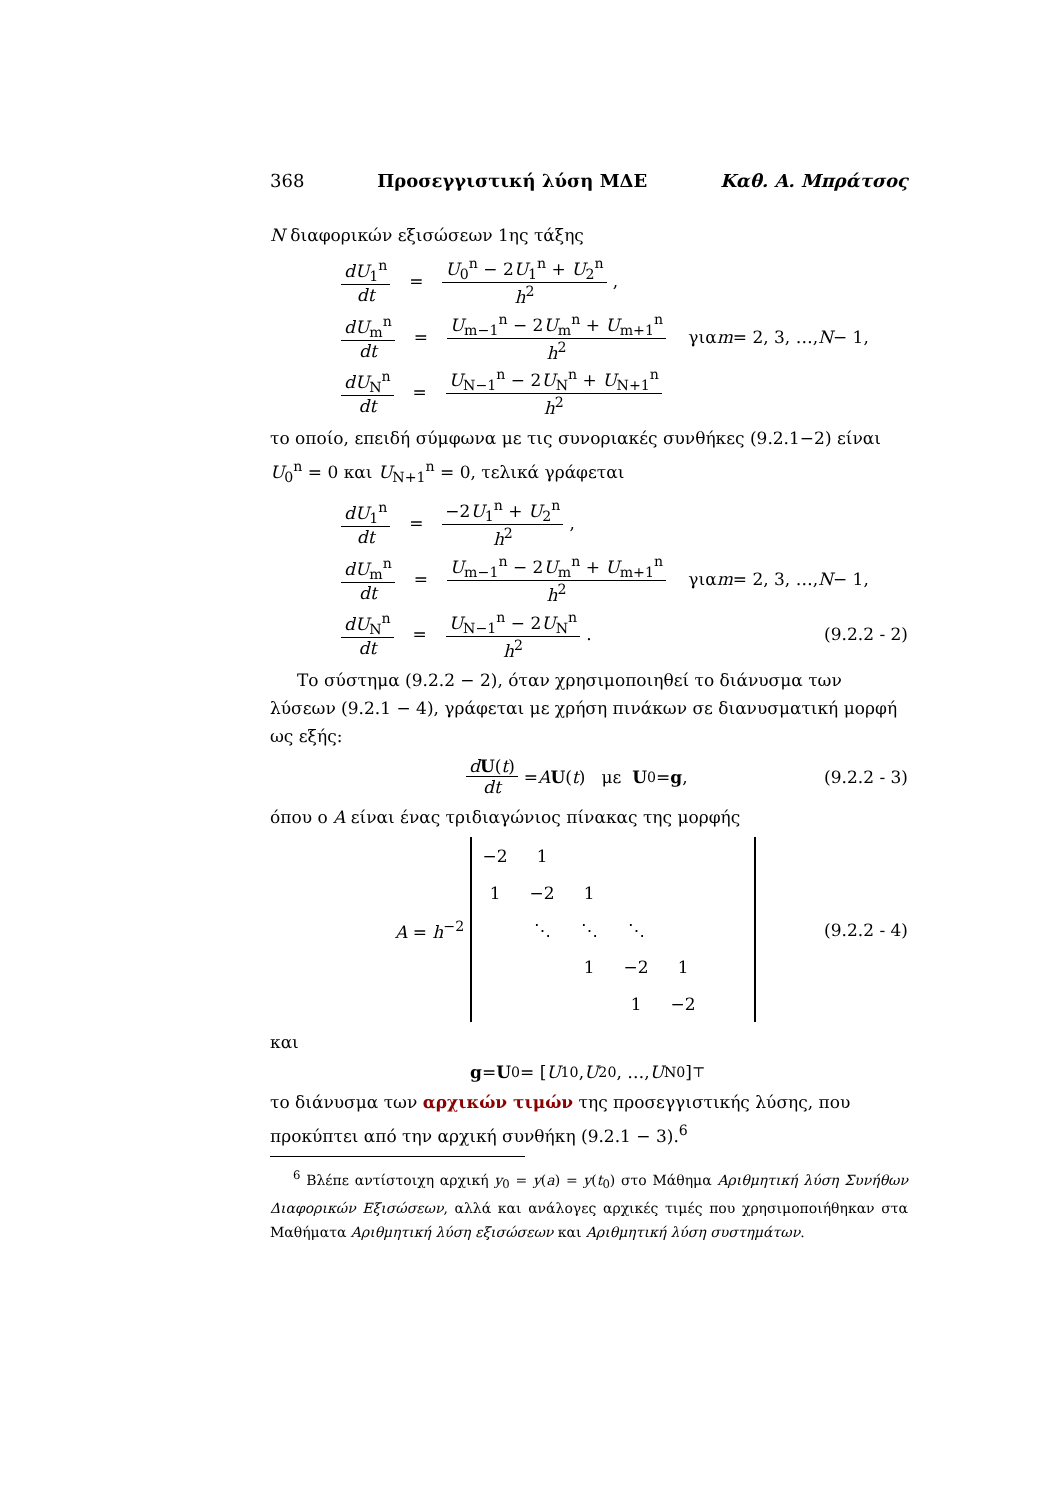368 Προσεγγιστική λύση ΜΔΕ Καθ. Α. Μπράτσος
N διαφορικών εξισώσεων 1ης τάξης
dU<sub>1</sub><sup>n</sup> dt = U<sub>0</sub><sup>n</sup> − 2U<sub>1</sub><sup>n</sup> + U<sub>2</sub><sup>n</sup> h<sup>2</sup>,
dU<sub>m</sub><sup>n</sup> dt = U<sub>m−1</sub><sup>n</sup> − 2U<sub>m</sub><sup>n</sup> + U<sub>m+1</sub><sup>n</sup> h<sup>2</sup> για m = 2, 3, …, N − 1,
dU<sub>N</sub><sup>n</sup> dt = U<sub>N−1</sub><sup>n</sup> − 2U<sub>N</sub><sup>n</sup> + U<sub>N+1</sub><sup>n</sup> h<sup>2</sup>
το οποίο, επειδή σύμφωνα με τις συνοριακές συνθήκες (9.2.1−2) είναι U<sub>0</sub><sup>n</sup> = 0 και U<sub>N+1</sub><sup>n</sup> = 0, τελικά γράφεται
dU<sub>1</sub><sup>n</sup> dt = −2U<sub>1</sub><sup>n</sup> + U<sub>2</sub><sup>n</sup> h<sup>2</sup>,
dU<sub>m</sub><sup>n</sup> dt = U<sub>m−1</sub><sup>n</sup> − 2U<sub>m</sub><sup>n</sup> + U<sub>m+1</sub><sup>n</sup> h<sup>2</sup> για m = 2, 3, …, N − 1,
dU<sub>N</sub><sup>n</sup> dt = U<sub>N−1</sub><sup>n</sup> − 2U<sub>N</sub><sup>n</sup> h<sup>2</sup>. (9.2.2 - 2)
Το σύστημα (9.2.2 − 2), όταν χρησιμοποιηθεί το διάνυσμα των λύσεων (9.2.1 − 4), γράφεται με χρήση πινάκων σε διανυσματική μορφή ως εξής:
dU(t) dt = A U (t) με U<sup>0</sup> = g, (9.2.2 - 3)
όπου ο A είναι ένας τριδιαγώνιος πίνακας της μορφής
A = h<sup>−2</sup>
| −2 | 1 | | | | |
| 1 | −2 | 1 | | | |
| | ⋱ | ⋱ | ⋱ | | |
| | | 1 | −2 | 1 | |
| | | | 1 | −2 | |
(9.2.2 - 4)
και
g = U<sup>0</sup> = [U<sub>1</sub><sup>0</sup>, U<sub>2</sub><sup>0</sup>, …, U<sub>N</sub><sup>0</sup>]<sup>⊤</sup>
το διάνυσμα των αρχικών τιμών της προσεγγιστικής λύσης, που προκύπτει από την αρχική συνθήκη (9.2.1 − 3).<sup>6</sup>
<sup>6</sup> Βλέπε αντίστοιχη αρχική y<sub>0</sub> = y(a) = y(t<sub>0</sub>) στο Μάθημα Αριθμητική λύση Συνήθων Διαφορικών Εξισώσεων, αλλά και ανάλογες αρχικές τιμές που χρησιμοποιήθηκαν στα Μαθήματα Αριθμητική λύση εξισώσεων και Αριθμητική λύση συστημάτων.